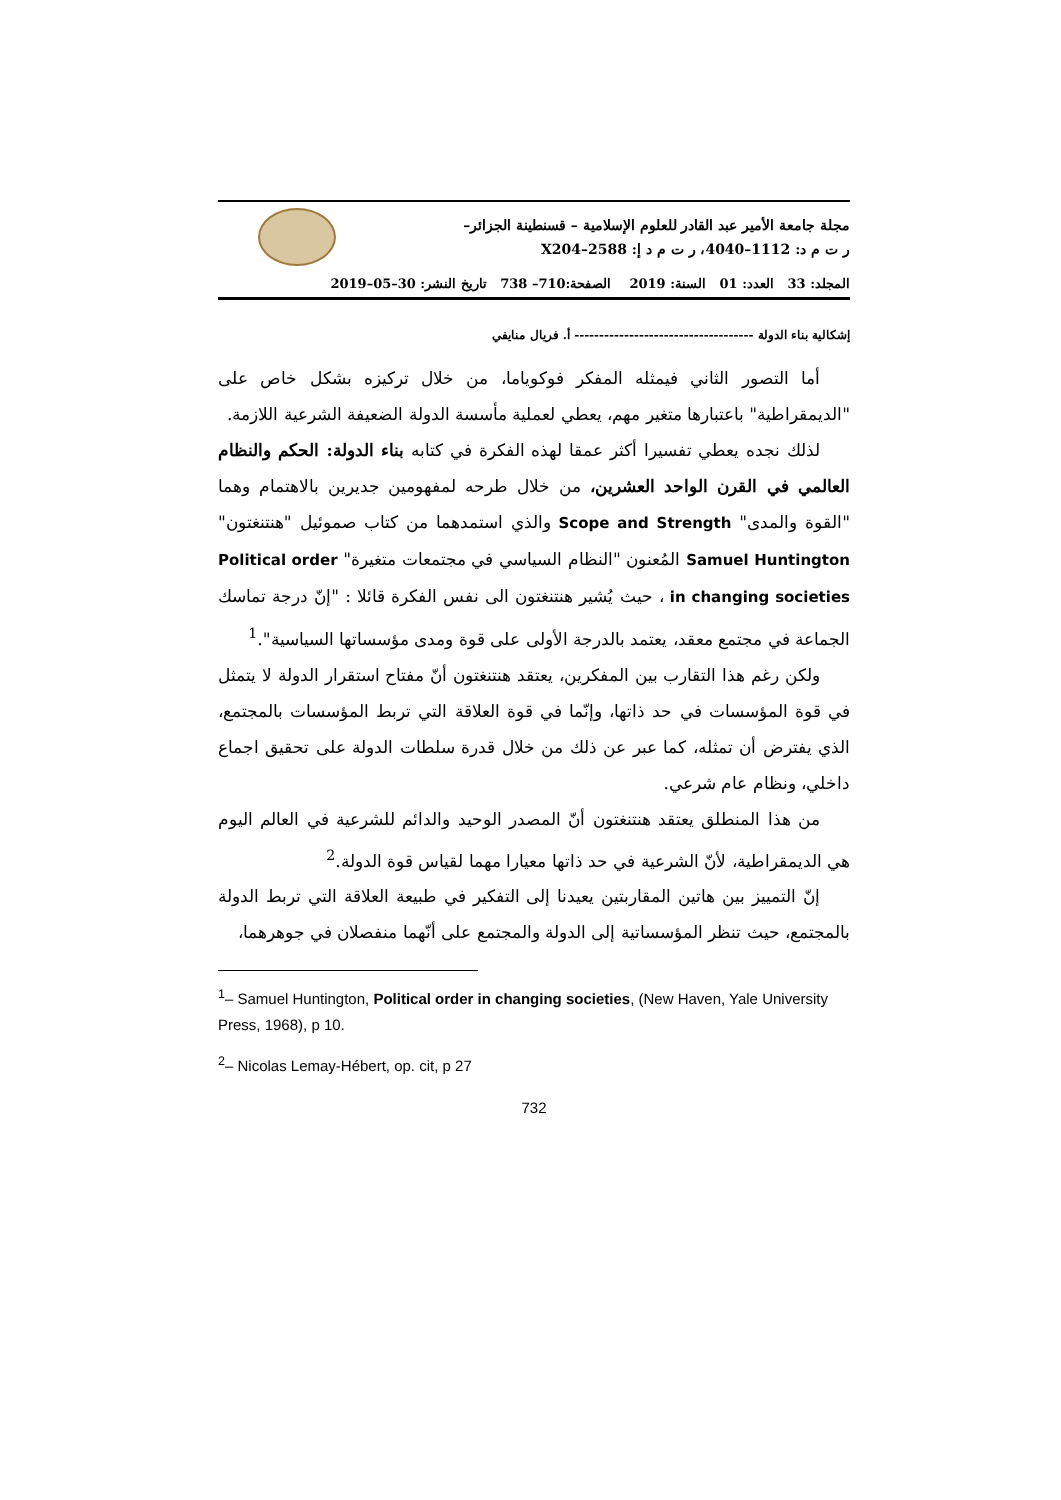مجلة جامعة الأمير عبد القادر للعلوم الإسلامية – قسنطينة الجزائر–
ر ت م د: 1112–4040، ر ت م د إ: 2588–X204
المجلد: 33 العدد: 01 السنة: 2019 الصفحة:710– 738 تاريخ النشر: 30–05–2019
إشكالية بناء الدولة ------------------------------------ أ. فريال منايفي
أما التصور الثاني فيمثله المفكر فوكوياما، من خلال تركيزه بشكل خاص على "الديمقراطية" باعتبارها متغير مهم، يعطي لعملية مأسسة الدولة الضعيفة الشرعية اللازمة.
لذلك نجده يعطي تفسيرا أكثر عمقا لهذه الفكرة في كتابه بناء الدولة: الحكم والنظام العالمي في القرن الواحد العشرين، من خلال طرحه لمفهومين جديرين بالاهتمام وهما "القوة والمدى" Scope and Strength والذي استمدهما من كتاب صموئيل "هنتنغتون" Samuel Huntington المُعنون "النظام السياسي في مجتمعات متغيرة" Political order in changing societies ، حيث يُشير هنتنغتون الى نفس الفكرة قائلا : "إنّ درجة تماسك الجماعة في مجتمع معقد، يعتمد بالدرجة الأولى على قوة ومدى مؤسساتها السياسية".<sup>1</sup>
ولكن رغم هذا التقارب بين المفكرين، يعتقد هنتنغتون أنّ مفتاح استقرار الدولة لا يتمثل في قوة المؤسسات في حد ذاتها، وإنّما في قوة العلاقة التي تربط المؤسسات بالمجتمع، الذي يفترض أن تمثله، كما عبر عن ذلك من خلال قدرة سلطات الدولة على تحقيق اجماع داخلي، ونظام عام شرعي.
من هذا المنطلق يعتقد هنتنغتون أنّ المصدر الوحيد والدائم للشرعية في العالم اليوم هي الديمقراطية، لأنّ الشرعية في حد ذاتها معيارا مهما لقياس قوة الدولة.<sup>2</sup>
إنّ التمييز بين هاتين المقاربتين يعيدنا إلى التفكير في طبيعة العلاقة التي تربط الدولة بالمجتمع، حيث تنظر المؤسساتية إلى الدولة والمجتمع على أنّهما منفصلان في جوهرهما،
<sup>1</sup>– Samuel Huntington, Political order in changing societies, (New Haven, Yale University Press, 1968), p 10.
<sup>2</sup>– Nicolas Lemay-Hébert, op. cit, p 27
732